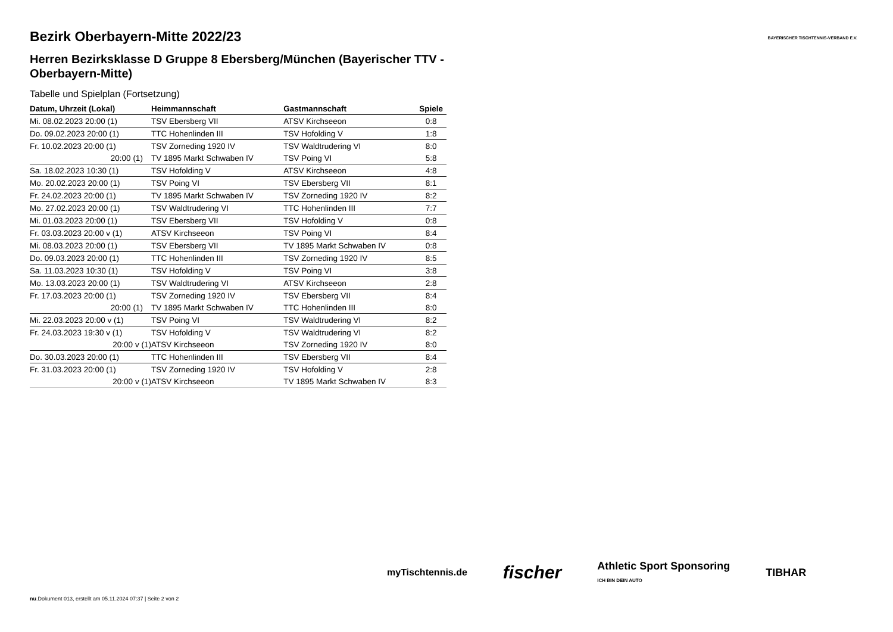BAYERISCHER TISCHTENNIS-VERBAND E.V.
Bezirk Oberbayern-Mitte 2022/23
Herren Bezirksklasse D Gruppe 8 Ebersberg/München (Bayerischer TTV - Oberbayern-Mitte)
Tabelle und Spielplan (Fortsetzung)
| Datum, Uhrzeit (Lokal) | Heimmannschaft | Gastmannschaft | Spiele |
| --- | --- | --- | --- |
| Mi. 08.02.2023 20:00 (1) | TSV Ebersberg VII | ATSV Kirchseeon | 0:8 |
| Do. 09.02.2023 20:00 (1) | TTC Hohenlinden III | TSV Hofolding V | 1:8 |
| Fr. 10.02.2023 20:00 (1) | TSV Zorneding 1920 IV | TSV Waldtrudering VI | 8:0 |
| 20:00 (1) | TV 1895 Markt Schwaben IV | TSV Poing VI | 5:8 |
| Sa. 18.02.2023 10:30 (1) | TSV Hofolding V | ATSV Kirchseeon | 4:8 |
| Mo. 20.02.2023 20:00 (1) | TSV Poing VI | TSV Ebersberg VII | 8:1 |
| Fr. 24.02.2023 20:00 (1) | TV 1895 Markt Schwaben IV | TSV Zorneding 1920 IV | 8:2 |
| Mo. 27.02.2023 20:00 (1) | TSV Waldtrudering VI | TTC Hohenlinden III | 7:7 |
| Mi. 01.03.2023 20:00 (1) | TSV Ebersberg VII | TSV Hofolding V | 0:8 |
| Fr. 03.03.2023 20:00 v (1) | ATSV Kirchseeon | TSV Poing VI | 8:4 |
| Mi. 08.03.2023 20:00 (1) | TSV Ebersberg VII | TV 1895 Markt Schwaben IV | 0:8 |
| Do. 09.03.2023 20:00 (1) | TTC Hohenlinden III | TSV Zorneding 1920 IV | 8:5 |
| Sa. 11.03.2023 10:30 (1) | TSV Hofolding V | TSV Poing VI | 3:8 |
| Mo. 13.03.2023 20:00 (1) | TSV Waldtrudering VI | ATSV Kirchseeon | 2:8 |
| Fr. 17.03.2023 20:00 (1) | TSV Zorneding 1920 IV | TSV Ebersberg VII | 8:4 |
| 20:00 (1) | TV 1895 Markt Schwaben IV | TTC Hohenlinden III | 8:0 |
| Mi. 22.03.2023 20:00 v (1) | TSV Poing VI | TSV Waldtrudering VI | 8:2 |
| Fr. 24.03.2023 19:30 v (1) | TSV Hofolding V | TSV Waldtrudering VI | 8:2 |
| 20:00 v (1) | ATSV Kirchseeon | TSV Zorneding 1920 IV | 8:0 |
| Do. 30.03.2023 20:00 (1) | TTC Hohenlinden III | TSV Ebersberg VII | 8:4 |
| Fr. 31.03.2023 20:00 (1) | TSV Zorneding 1920 IV | TSV Hofolding V | 2:8 |
| 20:00 v (1) | ATSV Kirchseeon | TV 1895 Markt Schwaben IV | 8:3 |
myTischtennis.de fischer Athletic Sport Sponsoring
ICH BIN DEIN AUTO TIBHAR
nu.Dokument 013, erstellt am 05.11.2024 07:37 | Seite 2 von 2